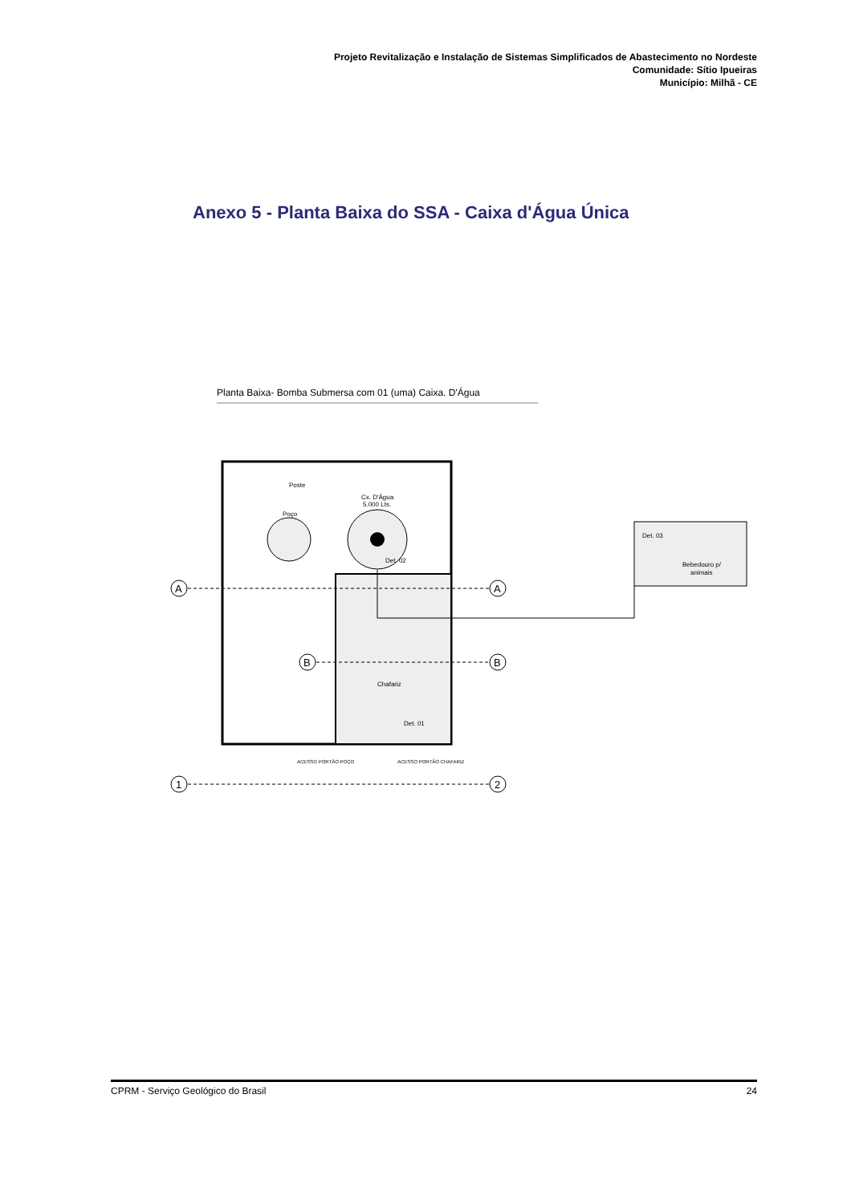Projeto Revitalização e Instalação de Sistemas Simplificados de Abastecimento no Nordeste
Comunidade: Sítio Ipueiras
Município: Milhã - CE
Anexo 5 - Planta Baixa do SSA - Caixa d'Água Única
Planta Baixa- Bomba Submersa com 01 (uma) Caixa. D'Água
Poço
Cx. D'Água
5.000 Lts.
Poste
Det. 02
Chafariz
Det. 01
Det. 03
Bebedouro p/
animais
A
A
B
B
1
2
ACESSO PORTÃO POÇO
ACESSO PORTÃO CHAFARIZ
CPRM - Serviço Geológico do Brasil 24